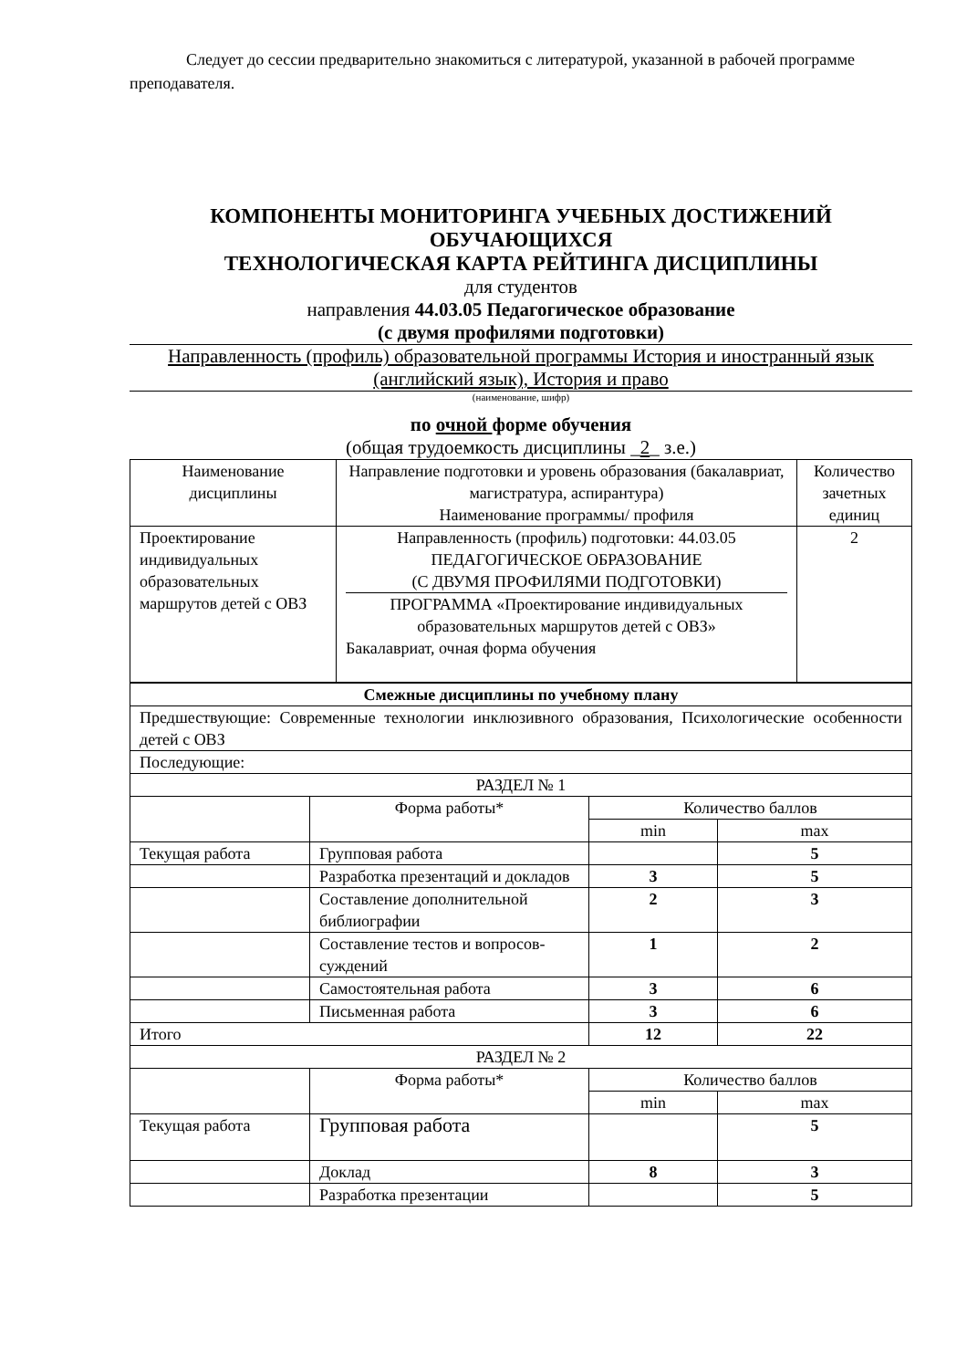Следует до сессии предварительно знакомиться с литературой, указанной в рабочей программе преподавателя.
КОМПОНЕНТЫ МОНИТОРИНГА УЧЕБНЫХ ДОСТИЖЕНИЙ ОБУЧАЮЩИХСЯ
ТЕХНОЛОГИЧЕСКАЯ КАРТА РЕЙТИНГА ДИСЦИПЛИНЫ
для студентов
направления 44.03.05 Педагогическое образование
(с двумя профилями подготовки)
Направленность (профиль) образовательной программы История и иностранный язык (английский язык), История и право
(наименование, шифр)
по очной форме обучения
(общая трудоемкость дисциплины _2_ з.е.)
| Наименование дисциплины | Направление подготовки и уровень образования (бакалавриат, магистратура, аспирантура) Наименование программы/ профиля | Количество зачетных единиц |
| --- | --- | --- |
| Проектирование индивидуальных образовательных маршрутов детей с ОВЗ | Направленность (профиль) подготовки: 44.03.05 ПЕДАГОГИЧЕСКОЕ ОБРАЗОВАНИЕ (С ДВУМЯ ПРОФИЛЯМИ ПОДГОТОВКИ) ПРОГРАММА «Проектирование индивидуальных образовательных маршрутов детей с ОВЗ» Бакалавриат, очная форма обучения | 2 |
| Смежные дисциплины по учебному плану | | | |
| Предшествующие: Современные технологии инклюзивного образования, Психологические особенности детей с ОВЗ | | | |
| Последующие: | | | |
| РАЗДЕЛ № 1 | | | |
| | Форма работы* | Количество баллов | |
| | | min | max |
| Текущая работа | Групповая работа | | 5 |
| | Разработка презентаций и докладов | 3 | 5 |
| | Составление дополнительной библиографии | 2 | 3 |
| | Составление тестов и вопросов-суждений | 1 | 2 |
| | Самостоятельная работа | 3 | 6 |
| | Письменная работа | 3 | 6 |
| Итого | | 12 | 22 |
| РАЗДЕЛ № 2 | | | |
| | Форма работы* | Количество баллов | |
| | | min | max |
| Текущая работа | Групповая работа | | 5 |
| | Доклад | 8 | 3 |
| | Разработка презентации | | 5 |